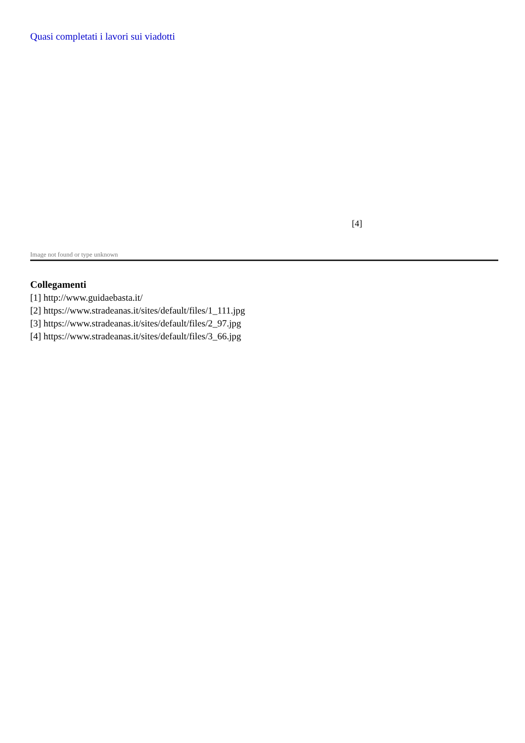Quasi completati i lavori sui viadotti
[4]
Image not found or type unknown
Collegamenti
[1] http://www.guidaebasta.it/
[2] https://www.stradeanas.it/sites/default/files/1_111.jpg
[3] https://www.stradeanas.it/sites/default/files/2_97.jpg
[4] https://www.stradeanas.it/sites/default/files/3_66.jpg